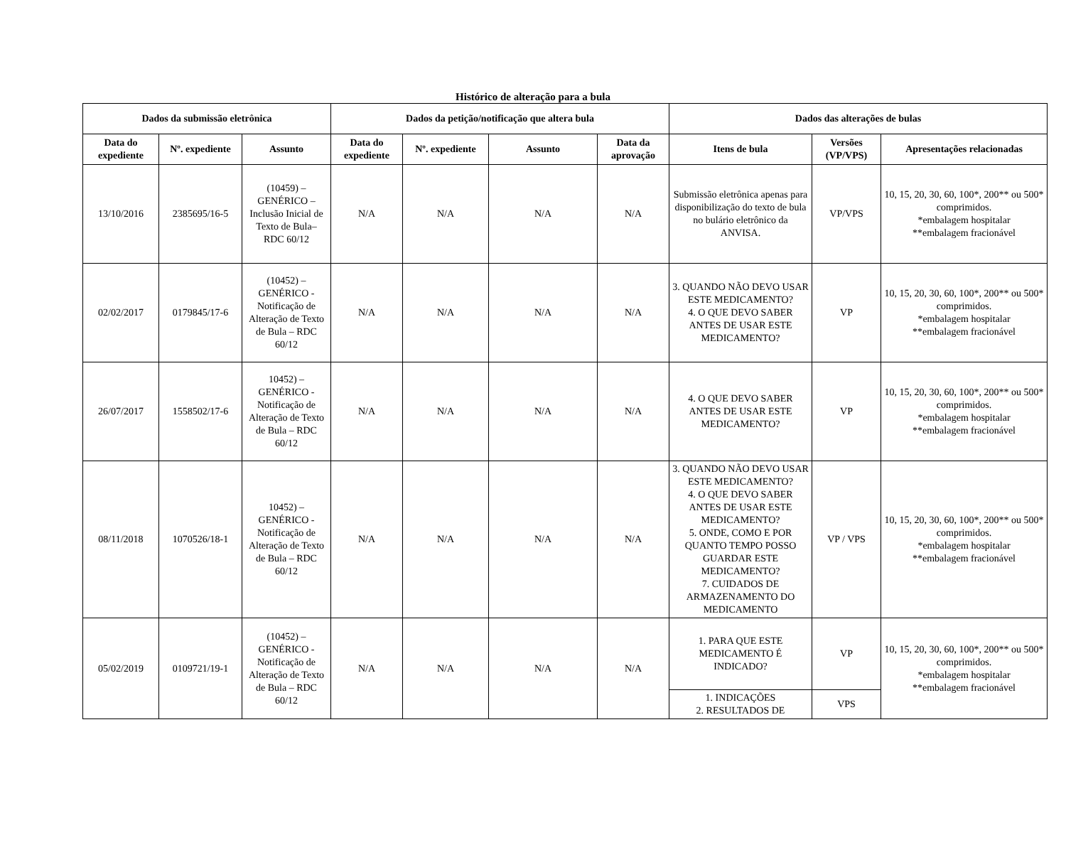Histórico de alteração para a bula
| Dados da submissão eletrônica | | | Dados da petição/notificação que altera bula | | | | Dados das alterações de bulas | | |
| --- | --- | --- | --- | --- | --- | --- | --- | --- | --- |
| Data do expediente | Nº. expediente | Assunto | Data do expediente | Nº. expediente | Assunto | Data da aprovação | Itens de bula | Versões (VP/VPS) | Apresentações relacionadas |
| 13/10/2016 | 2385695/16-5 | (10459) – GENÉRICO – Inclusão Inicial de Texto de Bula– RDC 60/12 | N/A | N/A | N/A | N/A | Submissão eletrônica apenas para disponibilização do texto de bula no bulário eletrônico da ANVISA. | VP/VPS | 10, 15, 20, 30, 60, 100*, 200** ou 500* comprimidos. *embalagem hospitalar **embalagem fracionável |
| 02/02/2017 | 0179845/17-6 | (10452) – GENÉRICO - Notificação de Alteração de Texto de Bula – RDC 60/12 | N/A | N/A | N/A | N/A | 3. QUANDO NÃO DEVO USAR ESTE MEDICAMENTO? 4. O QUE DEVO SABER ANTES DE USAR ESTE MEDICAMENTO? | VP | 10, 15, 20, 30, 60, 100*, 200** ou 500* comprimidos. *embalagem hospitalar **embalagem fracionável |
| 26/07/2017 | 1558502/17-6 | 10452) – GENÉRICO - Notificação de Alteração de Texto de Bula – RDC 60/12 | N/A | N/A | N/A | N/A | 4. O QUE DEVO SABER ANTES DE USAR ESTE MEDICAMENTO? | VP | 10, 15, 20, 30, 60, 100*, 200** ou 500* comprimidos. *embalagem hospitalar **embalagem fracionável |
| 08/11/2018 | 1070526/18-1 | 10452) – GENÉRICO - Notificação de Alteração de Texto de Bula – RDC 60/12 | N/A | N/A | N/A | N/A | 3. QUANDO NÃO DEVO USAR ESTE MEDICAMENTO? 4. O QUE DEVO SABER ANTES DE USAR ESTE MEDICAMENTO? 5. ONDE, COMO E POR QUANTO TEMPO POSSO GUARDAR ESTE MEDICAMENTO? 7. CUIDADOS DE ARMAZENAMENTO DO MEDICAMENTO | VP / VPS | 10, 15, 20, 30, 60, 100*, 200** ou 500* comprimidos. *embalagem hospitalar **embalagem fracionável |
| 05/02/2019 | 0109721/19-1 | (10452) – GENÉRICO - Notificação de Alteração de Texto de Bula – RDC 60/12 | N/A | N/A | N/A | N/A | 1. PARA QUE ESTE MEDICAMENTO É INDICADO? | VP | 10, 15, 20, 30, 60, 100*, 200** ou 500* comprimidos. *embalagem hospitalar **embalagem fracionável |
| | | | | | | | 1. INDICAÇÕES 2. RESULTADOS DE | VPS | |